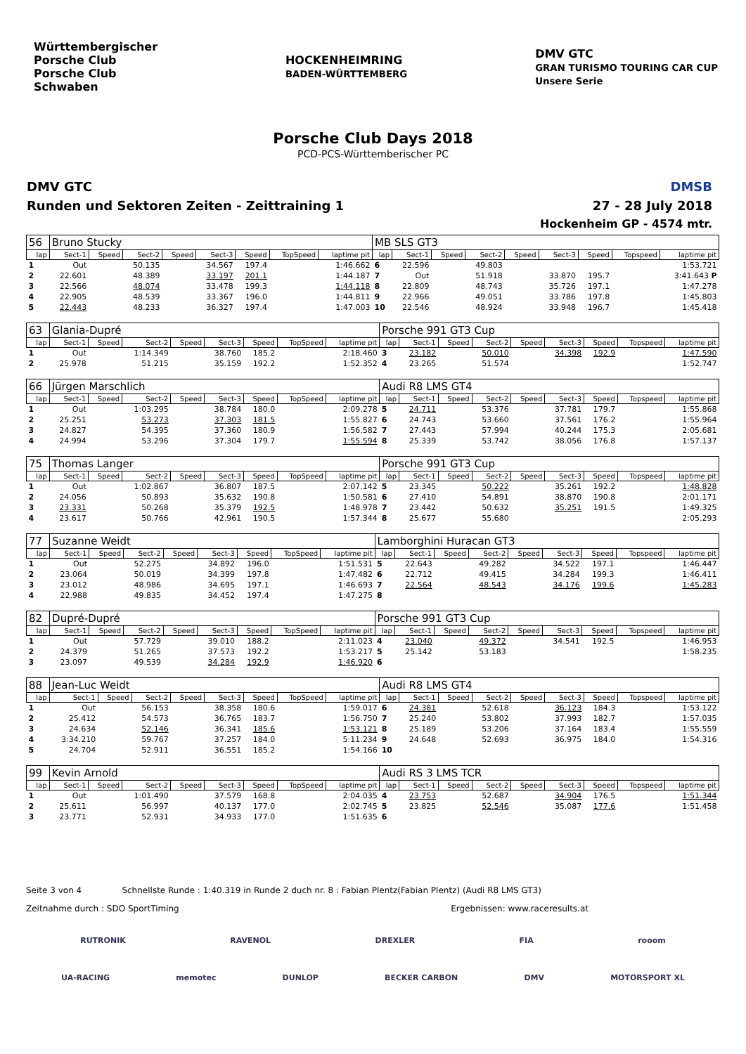Württembergischer
Porsche Club
Porsche Club
Schwaben
HOCKENHEIMRING
BADEN-WÜRTTEMBERG
DMV GTC
GRAN TURISMO TOURING CAR CUP
Unsere Serie
Porsche Club Days 2018
PCD-PCS-Württemberischer PC
DMV GTC
Runden und Sektoren Zeiten - Zeittraining 1
DMSB
27 - 28 July 2018
Hockenheim GP - 4574 mtr.
| 56 | Bruno Stucky | | | | | | | | MB SLS GT3 | | | | | | | | |
| lap | Sect-1 | Speed | Sect-2 | Speed | Sect-3 | Speed | TopSpeed | laptime pit | lap | Sect-1 | Speed | Sect-2 | Speed | Sect-3 | Speed | Topspeed | laptime pit |
| 1 | Out | | 50.135 | | 34.567 | 197.4 | | 1:46.662 | 6 | 22.596 | | 49.803 | | | | | 1:53.721 |
| 2 | 22.601 | | 48.389 | | 33.197 | 201.1 | | 1:44.187 | 7 | Out | | 51.918 | | 33.870 | 195.7 | | 3:41.643 P |
| 3 | 22.566 | | 48.074 | | 33.478 | 199.3 | | 1:44.118 | 8 | 22.809 | | 48.743 | | 35.726 | 197.1 | | 1:47.278 |
| 4 | 22.905 | | 48.539 | | 33.367 | 196.0 | | 1:44.811 | 9 | 22.966 | | 49.051 | | 33.786 | 197.8 | | 1:45.803 |
| 5 | 22.443 | | 48.233 | | 36.327 | 197.4 | | 1:47.003 | 10 | 22.546 | | 48.924 | | 33.948 | 196.7 | | 1:45.418 |
| 63 | Glania-Dupré | | | | | | | | Porsche 991 GT3 Cup | | | | | | | | |
| lap | Sect-1 | Speed | Sect-2 | Speed | Sect-3 | Speed | TopSpeed | laptime pit | lap | Sect-1 | Speed | Sect-2 | Speed | Sect-3 | Speed | Topspeed | laptime pit |
| 1 | Out | | 1:14.349 | | 38.760 | 185.2 | | 2:18.460 | 3 | 23.182 | | 50.010 | | 34.398 | 192.9 | | 1:47.590 |
| 2 | 25.978 | | 51.215 | | 35.159 | 192.2 | | 1:52.352 | 4 | 23.265 | | 51.574 | | | | | 1:52.747 |
| 66 | Jürgen Marschlich | | | | | | | | Audi R8 LMS GT4 | | | | | | | | |
| lap | Sect-1 | Speed | Sect-2 | Speed | Sect-3 | Speed | TopSpeed | laptime pit | lap | Sect-1 | Speed | Sect-2 | Speed | Sect-3 | Speed | Topspeed | laptime pit |
| 1 | Out | | 1:03.295 | | 38.784 | 180.0 | | 2:09.278 | 5 | 24.711 | | 53.376 | | 37.781 | 179.7 | | 1:55.868 |
| 2 | 25.251 | | 53.273 | | 37.303 | 181.5 | | 1:55.827 | 6 | 24.743 | | 53.660 | | 37.561 | 176.2 | | 1:55.964 |
| 3 | 24.827 | | 54.395 | | 37.360 | 180.9 | | 1:56.582 | 7 | 27.443 | | 57.994 | | 40.244 | 175.3 | | 2:05.681 |
| 4 | 24.994 | | 53.296 | | 37.304 | 179.7 | | 1:55.594 | 8 | 25.339 | | 53.742 | | 38.056 | 176.8 | | 1:57.137 |
| 75 | Thomas Langer | | | | | | | | Porsche 991 GT3 Cup | | | | | | | | |
| lap | Sect-1 | Speed | Sect-2 | Speed | Sect-3 | Speed | TopSpeed | laptime pit | lap | Sect-1 | Speed | Sect-2 | Speed | Sect-3 | Speed | Topspeed | laptime pit |
| 1 | Out | | 1:02.867 | | 36.807 | 187.5 | | 2:07.142 | 5 | 23.345 | | 50.222 | | 35.261 | 192.2 | | 1:48.828 |
| 2 | 24.056 | | 50.893 | | 35.632 | 190.8 | | 1:50.581 | 6 | 27.410 | | 54.891 | | 38.870 | 190.8 | | 2:01.171 |
| 3 | 23.331 | | 50.268 | | 35.379 | 192.5 | | 1:48.978 | 7 | 23.442 | | 50.632 | | 35.251 | 191.5 | | 1:49.325 |
| 4 | 23.617 | | 50.766 | | 42.961 | 190.5 | | 1:57.344 | 8 | 25.677 | | 55.680 | | | | | 2:05.293 |
| 77 | Suzanne Weidt | | | | | | | | Lamborghini Huracan GT3 | | | | | | | | |
| lap | Sect-1 | Speed | Sect-2 | Speed | Sect-3 | Speed | TopSpeed | laptime pit | lap | Sect-1 | Speed | Sect-2 | Speed | Sect-3 | Speed | Topspeed | laptime pit |
| 1 | Out | | 52.275 | | 34.892 | 196.0 | | 1:51.531 | 5 | 22.643 | | 49.282 | | 34.522 | 197.1 | | 1:46.447 |
| 2 | 23.064 | | 50.019 | | 34.399 | 197.8 | | 1:47.482 | 6 | 22.712 | | 49.415 | | 34.284 | 199.3 | | 1:46.411 |
| 3 | 23.012 | | 48.986 | | 34.695 | 197.1 | | 1:46.693 | 7 | 22.564 | | 48.543 | | 34.176 | 199.6 | | 1:45.283 |
| 4 | 22.988 | | 49.835 | | 34.452 | 197.4 | | 1:47.275 | 8 | | | | | | | | |
| 82 | Dupré-Dupré | | | | | | | | Porsche 991 GT3 Cup | | | | | | | | |
| lap | Sect-1 | Speed | Sect-2 | Speed | Sect-3 | Speed | TopSpeed | laptime pit | lap | Sect-1 | Speed | Sect-2 | Speed | Sect-3 | Speed | Topspeed | laptime pit |
| 1 | Out | | 57.729 | | 39.010 | 188.2 | | 2:11.023 | 4 | 23.040 | | 49.372 | | 34.541 | 192.5 | | 1:46.953 |
| 2 | 24.379 | | 51.265 | | 37.573 | 192.2 | | 1:53.217 | 5 | 25.142 | | 53.183 | | | | | 1:58.235 |
| 3 | 23.097 | | 49.539 | | 34.284 | 192.9 | | 1:46.920 | 6 | | | | | | | | |
| 88 | Jean-Luc Weidt | | | | | | | | Audi R8 LMS GT4 | | | | | | | | |
| lap | Sect-1 | Speed | Sect-2 | Speed | Sect-3 | Speed | TopSpeed | laptime pit | lap | Sect-1 | Speed | Sect-2 | Speed | Sect-3 | Speed | Topspeed | laptime pit |
| 1 | Out | | 56.153 | | 38.358 | 180.6 | | 1:59.017 | 6 | 24.381 | | 52.618 | | 36.123 | 184.3 | | 1:53.122 |
| 2 | 25.412 | | 54.573 | | 36.765 | 183.7 | | 1:56.750 | 7 | 25.240 | | 53.802 | | 37.993 | 182.7 | | 1:57.035 |
| 3 | 24.634 | | 52.146 | | 36.341 | 185.6 | | 1:53.121 | 8 | 25.189 | | 53.206 | | 37.164 | 183.4 | | 1:55.559 |
| 4 | 3:34.210 | | 59.767 | | 37.257 | 184.0 | | 5:11.234 | 9 | 24.648 | | 52.693 | | 36.975 | 184.0 | | 1:54.316 |
| 5 | 24.704 | | 52.911 | | 36.551 | 185.2 | | 1:54.166 | 10 | | | | | | | | |
| 99 | Kevin Arnold | | | | | | | | Audi RS 3 LMS TCR | | | | | | | | |
| lap | Sect-1 | Speed | Sect-2 | Speed | Sect-3 | Speed | TopSpeed | laptime pit | lap | Sect-1 | Speed | Sect-2 | Speed | Sect-3 | Speed | Topspeed | laptime pit |
| 1 | Out | | 1:01.490 | | 37.579 | 168.8 | | 2:04.035 | 4 | 23.753 | | 52.687 | | 34.904 | 176.5 | | 1:51.344 |
| 2 | 25.611 | | 56.997 | | 40.137 | 177.0 | | 2:02.745 | 5 | 23.825 | | 52.546 | | 35.087 | 177.6 | | 1:51.458 |
| 3 | 23.771 | | 52.931 | | 34.933 | 177.0 | | 1:51.635 | 6 | | | | | | | | |
Seite 3 von 4 Schnellste Runde : 1:40.319 in Runde 2 duch nr. 8 : Fabian Plentz(Fabian Plentz) (Audi R8 LMS GT3)
Zeitnahme durch : SDO SportTiming Ergebnissen: www.raceresults.at
RUTRONIK RAVENOL DREXLER FIA rooom
UA-RACING memotec DUNLOP BECKER CARBON DMV MOTORSPORT XL